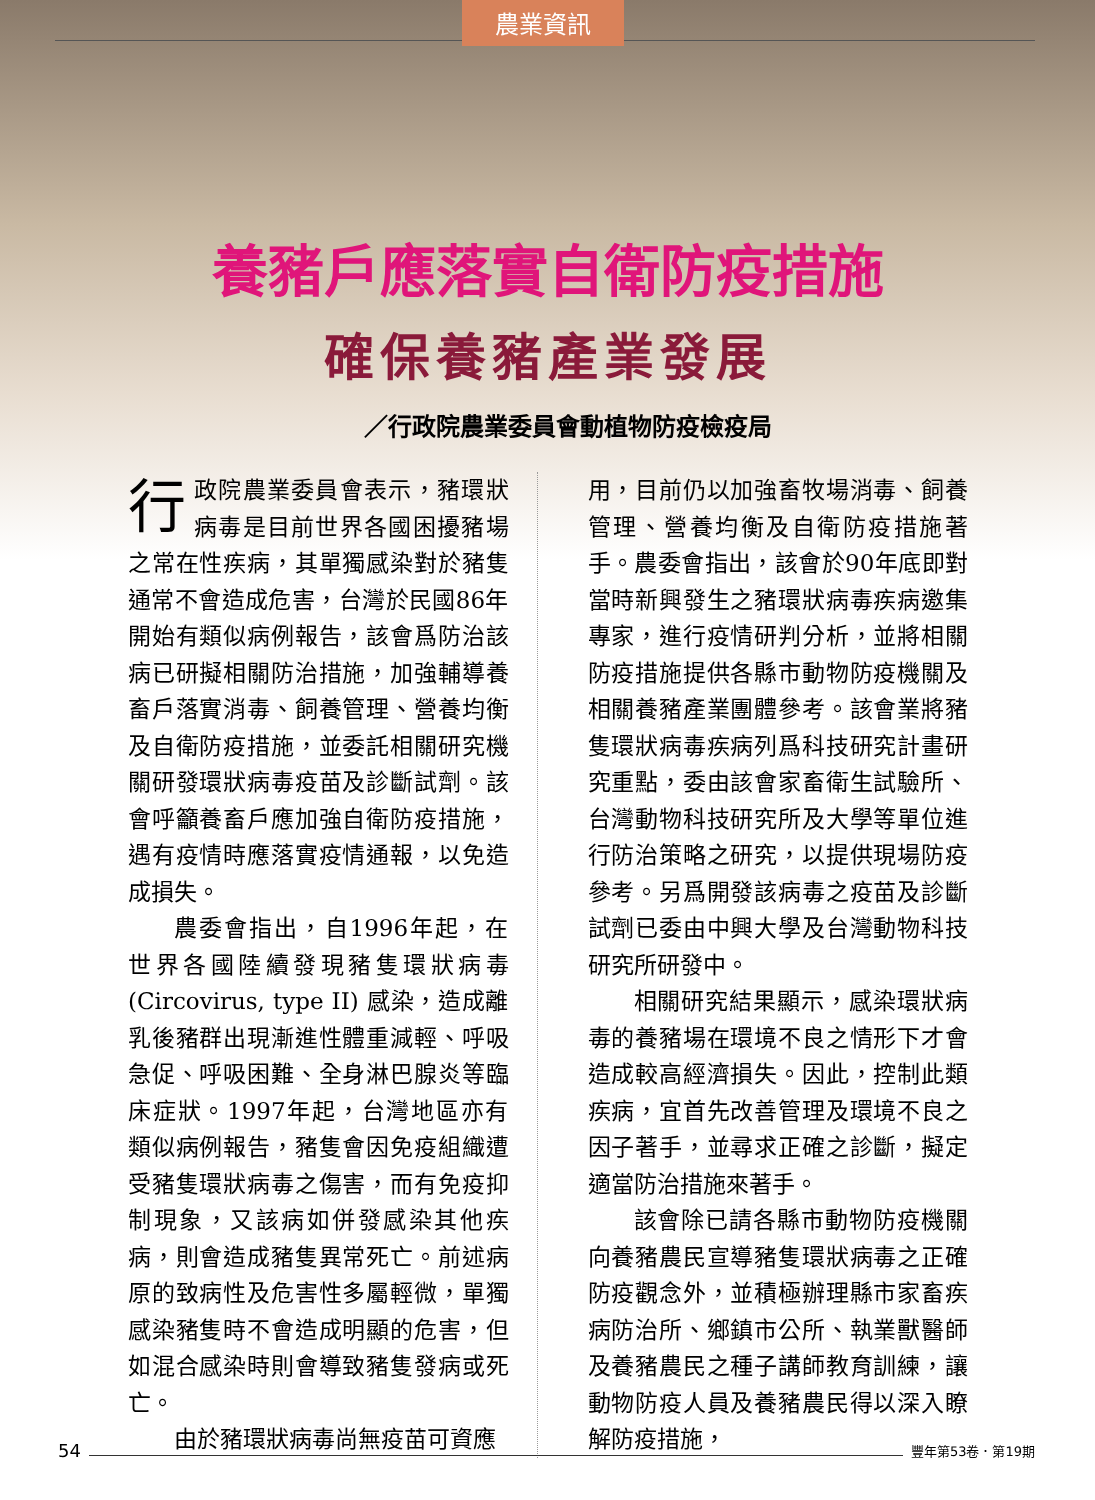農業資訊
養豬戶應落實自衛防疫措施
確保養豬產業發展
／行政院農業委員會動植物防疫檢疫局
行政院農業委員會表示，豬環狀病毒是目前世界各國困擾豬場之常在性疾病，其單獨感染對於豬隻通常不會造成危害，台灣於民國86年開始有類似病例報告，該會爲防治該病已研擬相關防治措施，加強輔導養畜戶落實消毒、飼養管理、營養均衡及自衛防疫措施，並委託相關研究機關研發環狀病毒疫苗及診斷試劑。該會呼籲養畜戶應加強自衛防疫措施，遇有疫情時應落實疫情通報，以免造成損失。
農委會指出，自1996年起，在世界各國陸續發現豬隻環狀病毒(Circovirus, type II) 感染，造成離乳後豬群出現漸進性體重減輕、呼吸急促、呼吸困難、全身淋巴腺炎等臨床症狀。1997年起，台灣地區亦有類似病例報告，豬隻會因免疫組織遭受豬隻環狀病毒之傷害，而有免疫抑制現象，又該病如併發感染其他疾病，則會造成豬隻異常死亡。前述病原的致病性及危害性多屬輕微，單獨感染豬隻時不會造成明顯的危害，但如混合感染時則會導致豬隻發病或死亡。
由於豬環狀病毒尚無疫苗可資應
用，目前仍以加強畜牧場消毒、飼養管理、營養均衡及自衛防疫措施著手。農委會指出，該會於90年底即對當時新興發生之豬環狀病毒疾病邀集專家，進行疫情研判分析，並將相關防疫措施提供各縣市動物防疫機關及相關養豬產業團體參考。該會業將豬隻環狀病毒疾病列爲科技研究計畫研究重點，委由該會家畜衛生試驗所、台灣動物科技研究所及大學等單位進行防治策略之研究，以提供現場防疫參考。另爲開發該病毒之疫苗及診斷試劑已委由中興大學及台灣動物科技研究所研發中。
相關研究結果顯示，感染環狀病毒的養豬場在環境不良之情形下才會造成較高經濟損失。因此，控制此類疾病，宜首先改善管理及環境不良之因子著手，並尋求正確之診斷，擬定適當防治措施來著手。
該會除已請各縣市動物防疫機關向養豬農民宣導豬隻環狀病毒之正確防疫觀念外，並積極辦理縣市家畜疾病防治所、鄉鎮市公所、執業獸醫師及養豬農民之種子講師教育訓練，讓動物防疫人員及養豬農民得以深入瞭解防疫措施，
54 豐年第53卷．第19期